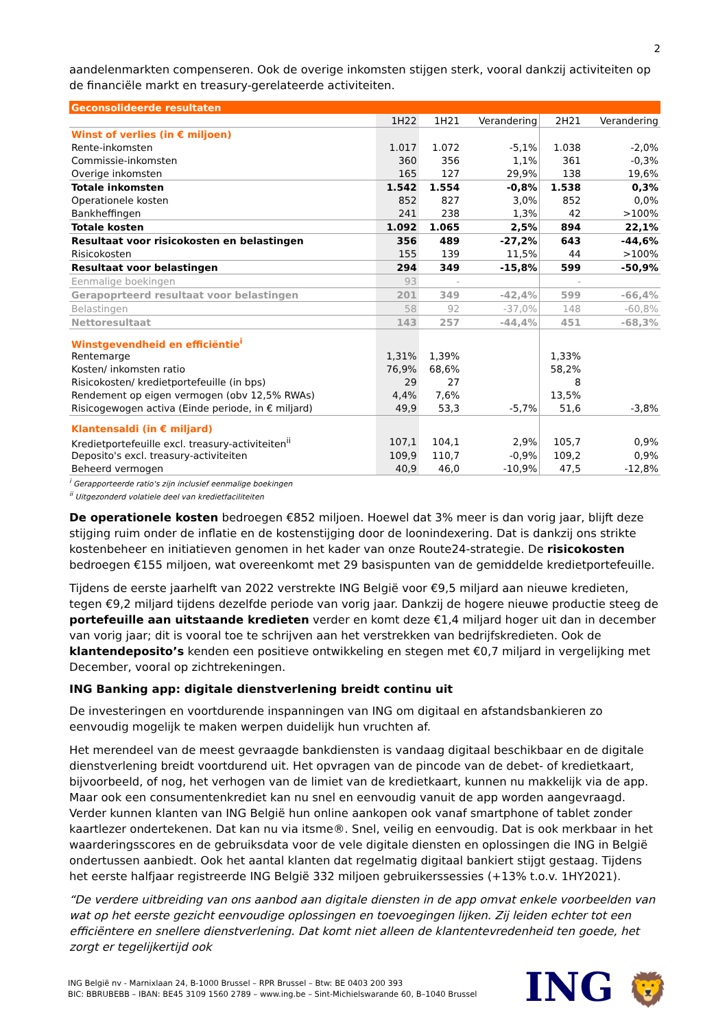2
aandelenmarkten compenseren. Ook de overige inkomsten stijgen sterk, vooral dankzij activiteiten op de financiële markt en treasury-gerelateerde activiteiten.
| Geconsolideerde resultaten | | | | | |
| | 1H22 | 1H21 | Verandering | 2H21 | Verandering |
| Winst of verlies (in € miljoen) | | | | | |
| Rente-inkomsten | 1.017 | 1.072 | -5,1% | 1.038 | -2,0% |
| Commissie-inkomsten | 360 | 356 | 1,1% | 361 | -0,3% |
| Overige inkomsten | 165 | 127 | 29,9% | 138 | 19,6% |
| Totale inkomsten | 1.542 | 1.554 | -0,8% | 1.538 | 0,3% |
| Operationele kosten | 852 | 827 | 3,0% | 852 | 0,0% |
| Bankheffingen | 241 | 238 | 1,3% | 42 | >100% |
| Totale kosten | 1.092 | 1.065 | 2,5% | 894 | 22,1% |
| Resultaat voor risicokosten en belastingen | 356 | 489 | -27,2% | 643 | -44,6% |
| Risicokosten | 155 | 139 | 11,5% | 44 | >100% |
| Resultaat voor belastingen | 294 | 349 | -15,8% | 599 | -50,9% |
| Eenmalige boekingen | 93 | - | | - | |
| Gerapoprteerd resultaat voor belastingen | 201 | 349 | -42,4% | 599 | -66,4% |
| Belastingen | 58 | 92 | -37,0% | 148 | -60,8% |
| Nettoresultaat | 143 | 257 | -44,4% | 451 | -68,3% |
| Winstgevendheid en efficiëntie<sup>i</sup> | | | | | |
| Rentemarge | 1,31% | 1,39% | | 1,33% | |
| Kosten/ inkomsten ratio | 76,9% | 68,6% | | 58,2% | |
| Risicokosten/ kredietportefeuille (in bps) | 29 | 27 | | 8 | |
| Rendement op eigen vermogen (obv 12,5% RWAs) | 4,4% | 7,6% | | 13,5% | |
| Risicogewogen activa (Einde periode, in € miljard) | 49,9 | 53,3 | -5,7% | 51,6 | -3,8% |
| Klantensaldi (in € miljard) | | | | | |
| Kredietportefeuille excl. treasury-activiteiten<sup>ii</sup> | 107,1 | 104,1 | 2,9% | 105,7 | 0,9% |
| Deposito's excl. treasury-activiteiten | 109,9 | 110,7 | -0,9% | 109,2 | 0,9% |
| Beheerd vermogen | 40,9 | 46,0 | -10,9% | 47,5 | -12,8% |
<sup>i</sup> Gerapporteerde ratio's zijn inclusief eenmalige boekingen
<sup>ii</sup> Uitgezonderd volatiele deel van kredietfaciliteiten
De operationele kosten bedroegen €852 miljoen. Hoewel dat 3% meer is dan vorig jaar, blijft deze stijging ruim onder de inflatie en de kostenstijging door de loonindexering. Dat is dankzij ons strikte kostenbeheer en initiatieven genomen in het kader van onze Route24-strategie. De risicokosten bedroegen €155 miljoen, wat overeenkomt met 29 basispunten van de gemiddelde kredietportefeuille.
Tijdens de eerste jaarhelft van 2022 verstrekte ING België voor €9,5 miljard aan nieuwe kredieten, tegen €9,2 miljard tijdens dezelfde periode van vorig jaar. Dankzij de hogere nieuwe productie steeg de portefeuille aan uitstaande kredieten verder en komt deze €1,4 miljard hoger uit dan in december van vorig jaar; dit is vooral toe te schrijven aan het verstrekken van bedrijfskredieten. Ook de klantendeposito’s kenden een positieve ontwikkeling en stegen met €0,7 miljard in vergelijking met December, vooral op zichtrekeningen.
ING Banking app: digitale dienstverlening breidt continu uit
De investeringen en voortdurende inspanningen van ING om digitaal en afstandsbankieren zo eenvoudig mogelijk te maken werpen duidelijk hun vruchten af.
Het merendeel van de meest gevraagde bankdiensten is vandaag digitaal beschikbaar en de digitale dienstverlening breidt voortdurend uit. Het opvragen van de pincode van de debet- of kredietkaart, bijvoorbeeld, of nog, het verhogen van de limiet van de kredietkaart, kunnen nu makkelijk via de app. Maar ook een consumentenkrediet kan nu snel en eenvoudig vanuit de app worden aangevraagd. Verder kunnen klanten van ING België hun online aankopen ook vanaf smartphone of tablet zonder kaartlezer ondertekenen. Dat kan nu via itsme®. Snel, veilig en eenvoudig. Dat is ook merkbaar in het waarderingsscores en de gebruiksdata voor de vele digitale diensten en oplossingen die ING in België ondertussen aanbiedt. Ook het aantal klanten dat regelmatig digitaal bankiert stijgt gestaag. Tijdens het eerste halfjaar registreerde ING België 332 miljoen gebruikerssessies (+13% t.o.v. 1HY2021).
“De verdere uitbreiding van ons aanbod aan digitale diensten in de app omvat enkele voorbeelden van wat op het eerste gezicht eenvoudige oplossingen en toevoegingen lijken. Zij leiden echter tot een efficiëntere en snellere dienstverlening. Dat komt niet alleen de klantentevredenheid ten goede, het zorgt er tegelijkertijd ook
ING België nv - Marnixlaan 24, B-1000 Brussel – RPR Brussel – Btw: BE 0403 200 393
BIC: BBRUBEBB – IBAN: BE45 3109 1560 2789 – www.ing.be – Sint-Michielswarande 60, B–1040 Brussel
ING 🦁